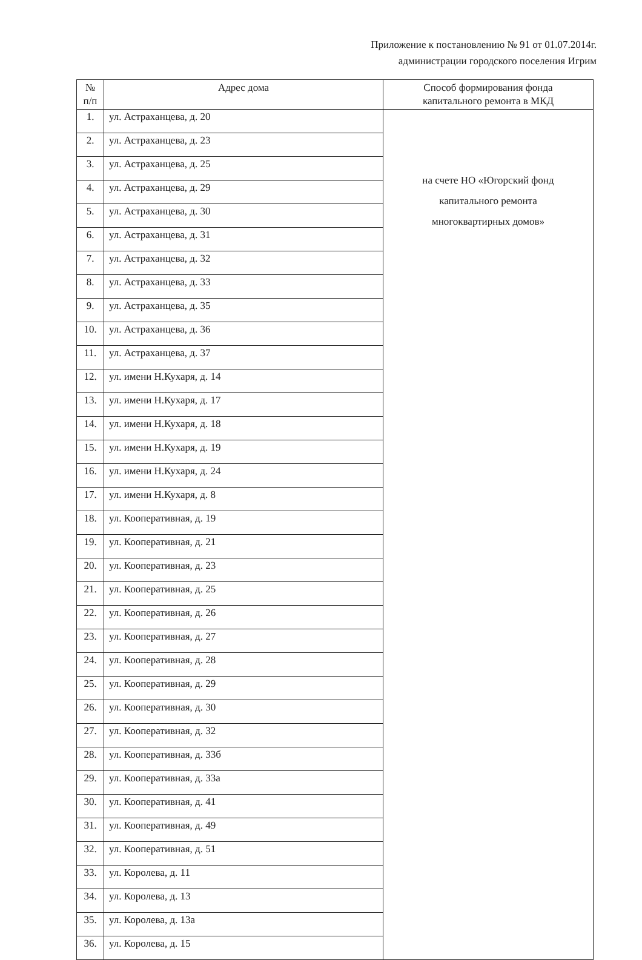Приложение к постановлению № 91 от 01.07.2014г.
администрации городского поселения Игрим
| № п/п | Адрес дома | Способ формирования фонда капитального ремонта в МКД |
| --- | --- | --- |
| 1. | ул. Астраханцева, д. 20 | на счете НО «Югорский фонд капитального ремонта многоквартирных домов» |
| 2. | ул. Астраханцева, д. 23 | |
| 3. | ул. Астраханцева, д. 25 | |
| 4. | ул. Астраханцева, д. 29 | |
| 5. | ул. Астраханцева, д. 30 | |
| 6. | ул. Астраханцева, д. 31 | |
| 7. | ул. Астраханцева, д. 32 | |
| 8. | ул. Астраханцева, д. 33 | |
| 9. | ул. Астраханцева, д. 35 | |
| 10. | ул. Астраханцева, д. 36 | |
| 11. | ул. Астраханцева, д. 37 | |
| 12. | ул. имени Н.Кухаря, д. 14 | |
| 13. | ул. имени Н.Кухаря, д. 17 | |
| 14. | ул. имени Н.Кухаря, д. 18 | |
| 15. | ул. имени Н.Кухаря, д. 19 | |
| 16. | ул. имени Н.Кухаря, д. 24 | |
| 17. | ул. имени Н.Кухаря, д. 8 | |
| 18. | ул. Кооперативная, д. 19 | |
| 19. | ул. Кооперативная, д. 21 | |
| 20. | ул. Кооперативная, д. 23 | |
| 21. | ул. Кооперативная, д. 25 | |
| 22. | ул. Кооперативная, д. 26 | |
| 23. | ул. Кооперативная, д. 27 | |
| 24. | ул. Кооперативная, д. 28 | |
| 25. | ул. Кооперативная, д. 29 | |
| 26. | ул. Кооперативная, д. 30 | |
| 27. | ул. Кооперативная, д. 32 | |
| 28. | ул. Кооперативная, д. 33б | |
| 29. | ул. Кооперативная, д. 33а | |
| 30. | ул. Кооперативная, д. 41 | |
| 31. | ул. Кооперативная, д. 49 | |
| 32. | ул. Кооперативная, д. 51 | |
| 33. | ул. Королева, д. 11 | |
| 34. | ул. Королева, д. 13 | |
| 35. | ул. Королева, д. 13а | |
| 36. | ул. Королева, д. 15 | |